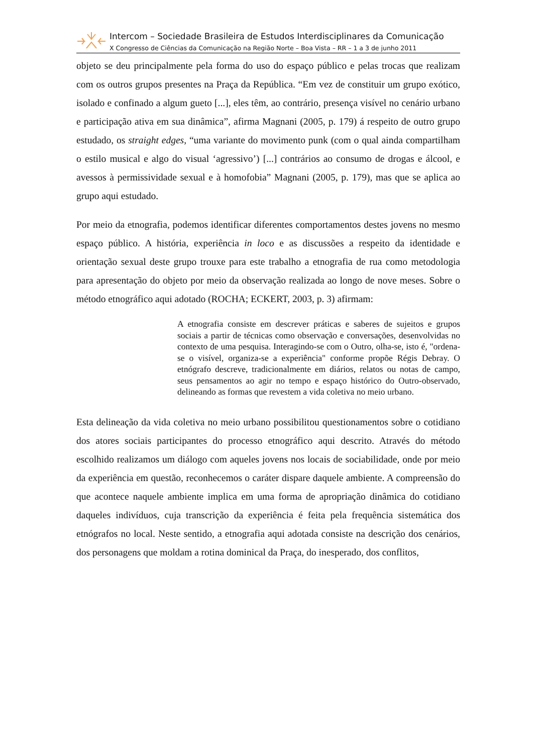Intercom – Sociedade Brasileira de Estudos Interdisciplinares da Comunicação
X Congresso de Ciências da Comunicação na Região Norte – Boa Vista – RR – 1 a 3 de junho 2011
objeto se deu principalmente pela forma do uso do espaço público e pelas trocas que realizam com os outros grupos presentes na Praça da República. “Em vez de constituir um grupo exótico, isolado e confinado a algum gueto [...], eles têm, ao contrário, presença visível no cenário urbano e participação ativa em sua dinâmica”, afirma Magnani (2005, p. 179) á respeito de outro grupo estudado, os straight edges, “uma variante do movimento punk (com o qual ainda compartilham o estilo musical e algo do visual ‘agressivo’) [...] contrários ao consumo de drogas e álcool, e avessos à permissividade sexual e à homofobia” Magnani (2005, p. 179), mas que se aplica ao grupo aqui estudado.
Por meio da etnografia, podemos identificar diferentes comportamentos destes jovens no mesmo espaço público. A história, experiência in loco e as discussões a respeito da identidade e orientação sexual deste grupo trouxe para este trabalho a etnografia de rua como metodologia para apresentação do objeto por meio da observação realizada ao longo de nove meses. Sobre o método etnográfico aqui adotado (ROCHA; ECKERT, 2003, p. 3) afirmam:
A etnografia consiste em descrever práticas e saberes de sujeitos e grupos sociais a partir de técnicas como observação e conversações, desenvolvidas no contexto de uma pesquisa. Interagindo-se com o Outro, olha-se, isto é, "ordena-se o visível, organiza-se a experiência" conforme propõe Régis Debray. O etnógrafo descreve, tradicionalmente em diários, relatos ou notas de campo, seus pensamentos ao agir no tempo e espaço histórico do Outro-observado, delineando as formas que revestem a vida coletiva no meio urbano.
Esta delineação da vida coletiva no meio urbano possibilitou questionamentos sobre o cotidiano dos atores sociais participantes do processo etnográfico aqui descrito. Através do método escolhido realizamos um diálogo com aqueles jovens nos locais de sociabilidade, onde por meio da experiência em questão, reconhecemos o caráter dispare daquele ambiente. A compreensão do que acontece naquele ambiente implica em uma forma de apropriação dinâmica do cotidiano daqueles indivíduos, cuja transcrição da experiência é feita pela frequência sistemática dos etnógrafos no local. Neste sentido, a etnografia aqui adotada consiste na descrição dos cenários, dos personagens que moldam a rotina dominical da Praça, do inesperado, dos conflitos,